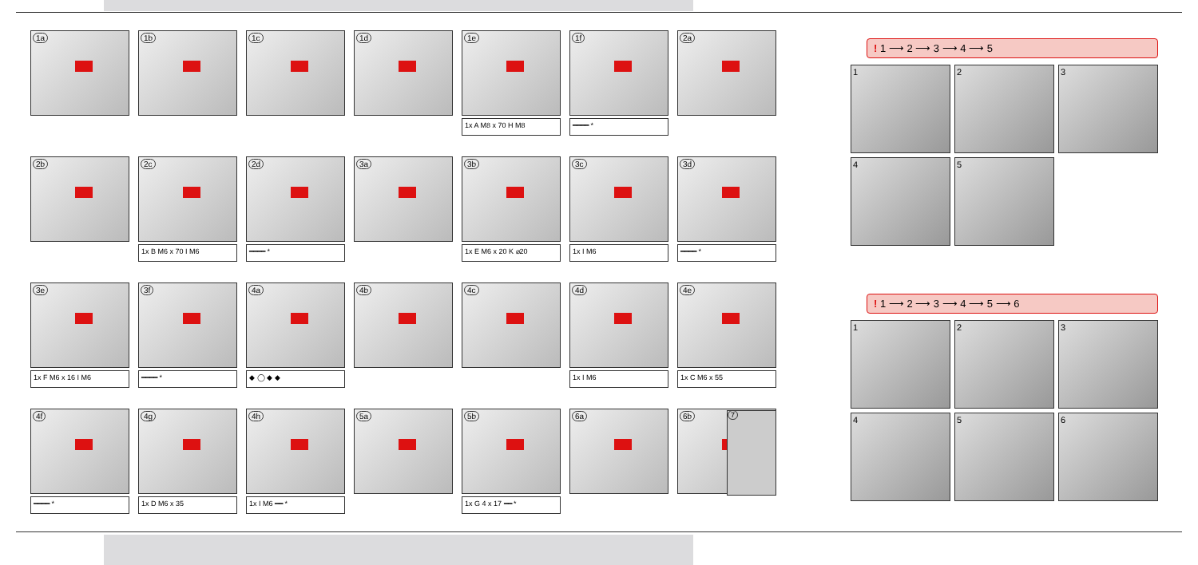1a
1b
1c
1d
1e
1x A M8 x 70 H M8
1f
━━━━ *
2a
2b
2c
1x B M6 x 70 I M6
2d
━━━━ *
3a
3b
1x E M6 x 20 K ⌀20
3c
1x I M6
3d
━━━━ *
3e
1x F M6 x 16 I M6
3f
━━━━ *
4a
◆ ◯ ◆ ◆
4b
4c
4d
1x I M6
4e
1x C M6 x 55
4f
━━━━ *
4g
1x D M6 x 35
4h
1x I M6 ━━ *
5a
5b
1x G 4 x 17 ━━ *
6a
6b
7
! 1 ⟶ 2 ⟶ 3 ⟶ 4 ⟶ 5
1
2
3
4
5
! 1 ⟶ 2 ⟶ 3 ⟶ 4 ⟶ 5 ⟶ 6
1
2
3
4
5
6